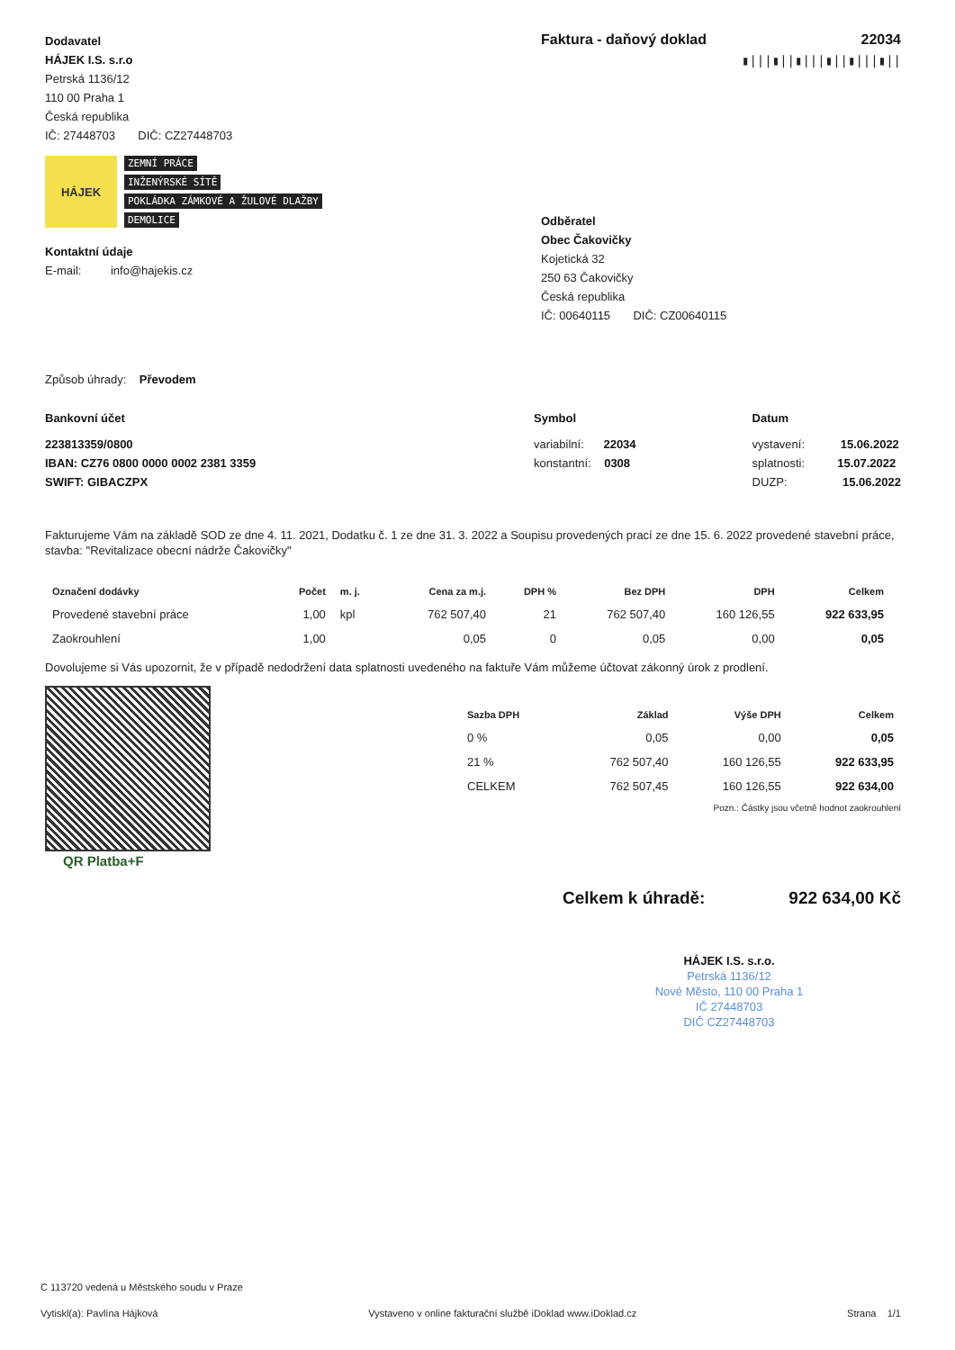Dodavatel
HÁJEK I.S. s.r.o
Petrská 1136/12
110 00 Praha 1
Česká republika
IČ: 27448703 DIČ: CZ27448703
HÁJEK
ZEMNÍ PRÁCE
INŽENÝRSKÉ SÍTĚ
POKLÁDKA ZÁMKOVÉ A ŽULOVÉ DLAŽBY
DEMOLICE
Kontaktní údaje
E-mail: info@hajekis.cz
Faktura - daňový doklad 22034
▮|||▮||▮|||▮||▮|||▮||
Odběratel
Obec Čakovičky
Kojetická 32
250 63 Čakovičky
Česká republika
IČ: 00640115 DIČ: CZ00640115
Způsob úhrady: Převodem
Bankovní účet
223813359/0800
IBAN: CZ76 0800 0000 0002 2381 3359
SWIFT: GIBACZPX
Symbol
variabilní: 22034
konstantní: 0308
Datum
vystavení: 15.06.2022
splatnosti: 15.07.2022
DUZP: 15.06.2022
Fakturujeme Vám na základě SOD ze dne 4. 11. 2021, Dodatku č. 1 ze dne 31. 3. 2022 a Soupisu provedených prací ze dne 15. 6. 2022 provedené stavební práce, stavba: "Revitalizace obecní nádrže Čakovičky"
| Označení dodávky | Počet | m. j. | Cena za m.j. | DPH % | Bez DPH | DPH | Celkem |
| --- | --- | --- | --- | --- | --- | --- | --- |
| Provedené stavební práce | 1,00 | kpl | 762 507,40 | 21 | 762 507,40 | 160 126,55 | 922 633,95 |
| Zaokrouhlení | 1,00 | | 0,05 | 0 | 0,05 | 0,00 | 0,05 |
Dovolujeme si Vás upozornit, že v případě nedodržení data splatnosti uvedeného na faktuře Vám můžeme účtovat zákonný úrok z prodlení.
QR Platba+F
| Sazba DPH | Základ | Výše DPH | Celkem |
| --- | --- | --- | --- |
| 0 % | 0,05 | 0,00 | 0,05 |
| 21 % | 762 507,40 | 160 126,55 | 922 633,95 |
| CELKEM | 762 507,45 | 160 126,55 | 922 634,00 |
Pozn.: Částky jsou včetně hodnot zaokrouhlení
Celkem k úhradě: 922 634,00 Kč
HÁJEK I.S. s.r.o.
Petrská 1136/12
Nové Město, 110 00 Praha 1
IČ 27448703
DIČ CZ27448703
C 113720 vedená u Městského soudu v Praze
Vytiskl(a): Pavlína Hájková Vystaveno v online fakturační službě iDoklad www.iDoklad.cz Strana 1/1